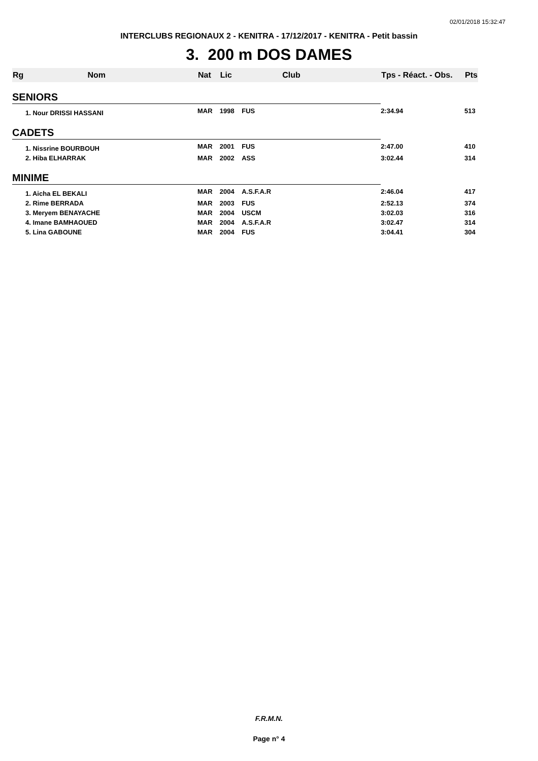02/01/2018 15:32:47
INTERCLUBS REGIONAUX 2 - KENITRA - 17/12/2017 - KENITRA - Petit bassin
3. 200 m DOS DAMES
| Rg | Nom | Nat | Lic | Club | Tps - Réact. - Obs. | Pts |
| --- | --- | --- | --- | --- | --- | --- |
| SENIORS | | | | | | |
| 1. Nour DRISSI HASSANI | | MAR | 1998 | FUS | 2:34.94 | 513 |
| CADETS | | | | | | |
| 1. Nissrine BOURBOUH | | MAR | 2001 | FUS | 2:47.00 | 410 |
| 2. Hiba ELHARRAK | | MAR | 2002 | ASS | 3:02.44 | 314 |
| MINIME | | | | | | |
| 1. Aicha EL BEKALI | | MAR | 2004 | A.S.F.A.R | 2:46.04 | 417 |
| 2. Rime BERRADA | | MAR | 2003 | FUS | 2:52.13 | 374 |
| 3. Meryem BENAYACHE | | MAR | 2004 | USCM | 3:02.03 | 316 |
| 4. Imane BAMHAOUED | | MAR | 2004 | A.S.F.A.R | 3:02.47 | 314 |
| 5. Lina GABOUNE | | MAR | 2004 | FUS | 3:04.41 | 304 |
F.R.M.N.
Page n° 4